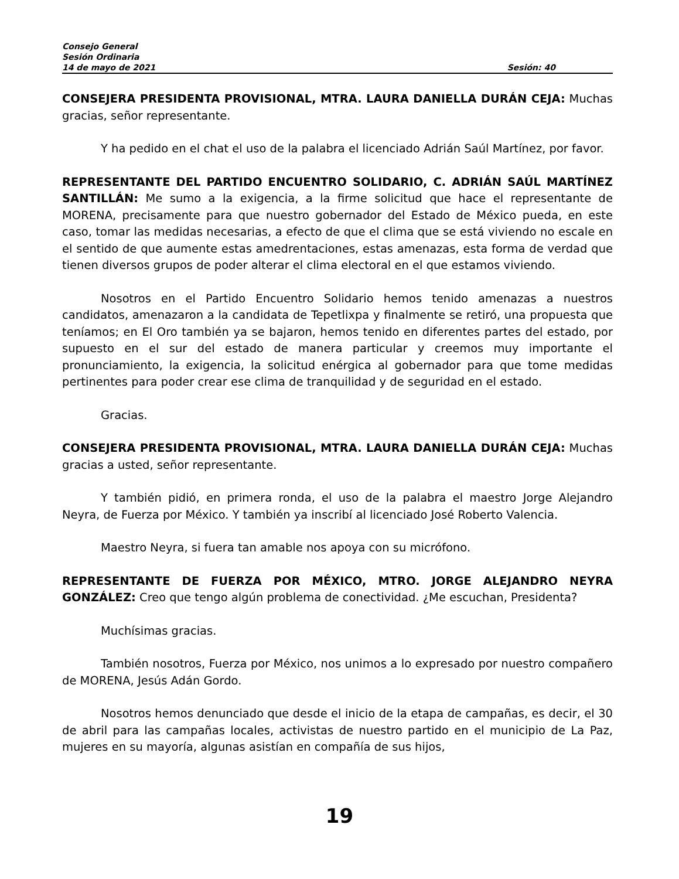Consejo General
Sesión Ordinaria
14 de mayo de 2021 Sesión: 40
CONSEJERA PRESIDENTA PROVISIONAL, MTRA. LAURA DANIELLA DURÁN CEJA: Muchas gracias, señor representante.
Y ha pedido en el chat el uso de la palabra el licenciado Adrián Saúl Martínez, por favor.
REPRESENTANTE DEL PARTIDO ENCUENTRO SOLIDARIO, C. ADRIÁN SAÚL MARTÍNEZ SANTILLÁN: Me sumo a la exigencia, a la firme solicitud que hace el representante de MORENA, precisamente para que nuestro gobernador del Estado de México pueda, en este caso, tomar las medidas necesarias, a efecto de que el clima que se está viviendo no escale en el sentido de que aumente estas amedrentaciones, estas amenazas, esta forma de verdad que tienen diversos grupos de poder alterar el clima electoral en el que estamos viviendo.
Nosotros en el Partido Encuentro Solidario hemos tenido amenazas a nuestros candidatos, amenazaron a la candidata de Tepetlixpa y finalmente se retiró, una propuesta que teníamos; en El Oro también ya se bajaron, hemos tenido en diferentes partes del estado, por supuesto en el sur del estado de manera particular y creemos muy importante el pronunciamiento, la exigencia, la solicitud enérgica al gobernador para que tome medidas pertinentes para poder crear ese clima de tranquilidad y de seguridad en el estado.
Gracias.
CONSEJERA PRESIDENTA PROVISIONAL, MTRA. LAURA DANIELLA DURÁN CEJA: Muchas gracias a usted, señor representante.
Y también pidió, en primera ronda, el uso de la palabra el maestro Jorge Alejandro Neyra, de Fuerza por México. Y también ya inscribí al licenciado José Roberto Valencia.
Maestro Neyra, si fuera tan amable nos apoya con su micrófono.
REPRESENTANTE DE FUERZA POR MÉXICO, MTRO. JORGE ALEJANDRO NEYRA GONZÁLEZ: Creo que tengo algún problema de conectividad. ¿Me escuchan, Presidenta?
Muchísimas gracias.
También nosotros, Fuerza por México, nos unimos a lo expresado por nuestro compañero de MORENA, Jesús Adán Gordo.
Nosotros hemos denunciado que desde el inicio de la etapa de campañas, es decir, el 30 de abril para las campañas locales, activistas de nuestro partido en el municipio de La Paz, mujeres en su mayoría, algunas asistían en compañía de sus hijos,
19